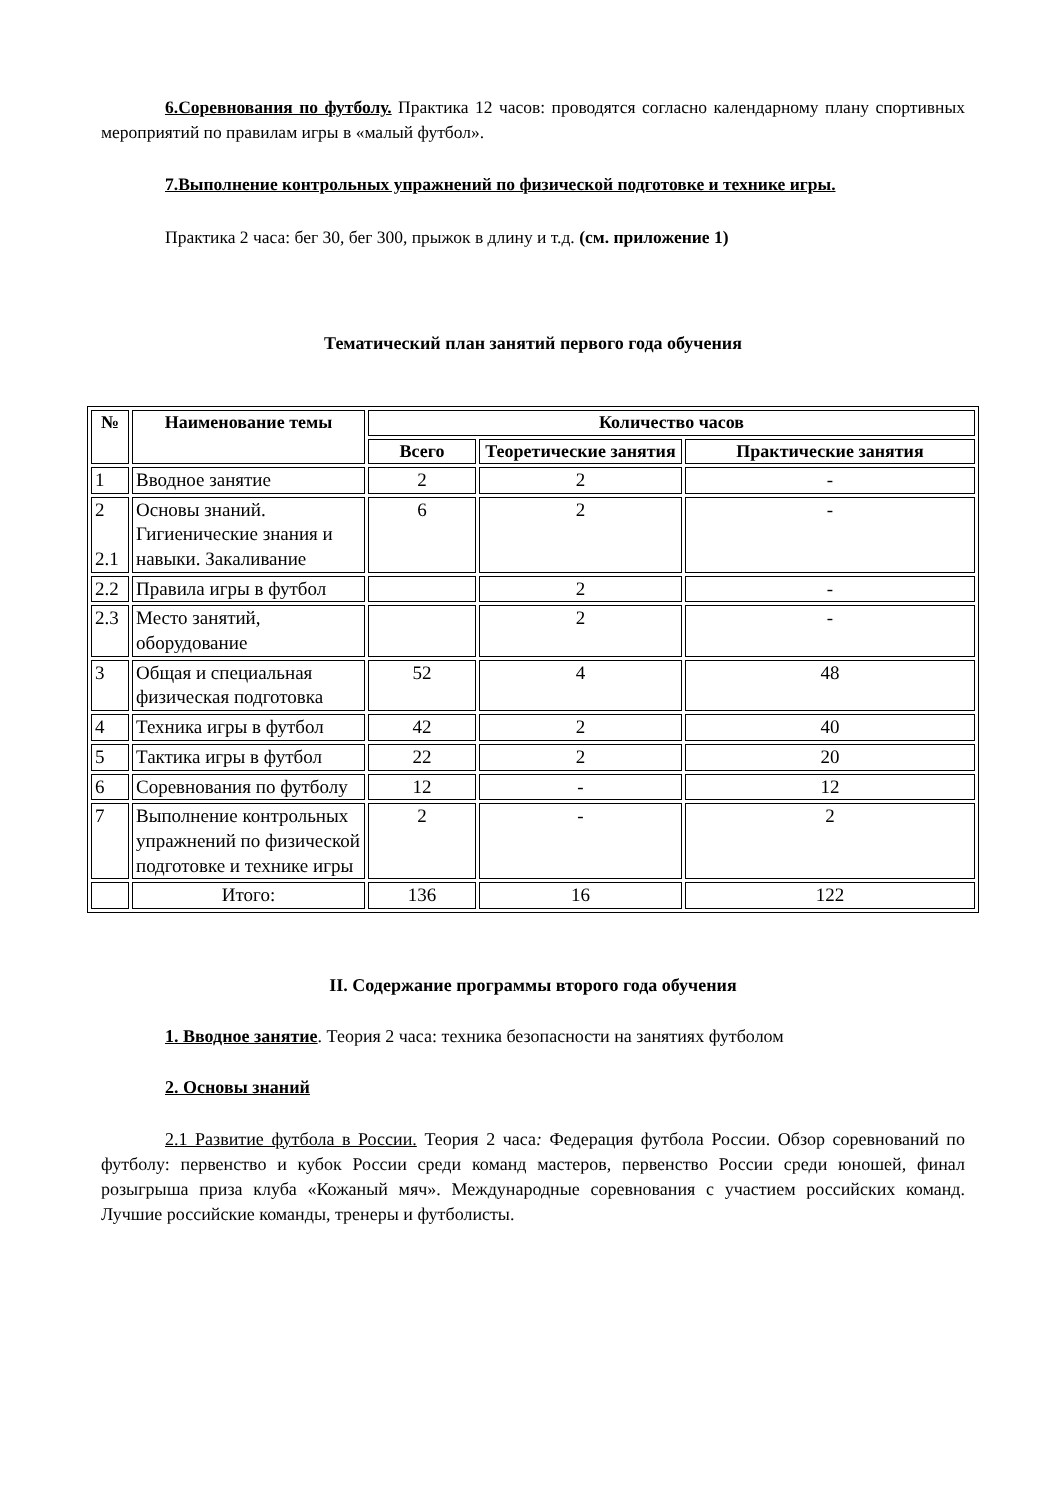6.Соревнования по футболу. Практика 12 часов: проводятся согласно календарному плану спортивных мероприятий по правилам игры в «малый футбол».
7.Выполнение контрольных упражнений по физической подготовке и технике игры.
Практика 2 часа: бег 30, бег 300, прыжок в длину и т.д. (см. приложение 1)
Тематический план занятий первого года обучения
| № | Наименование темы | Количество часов | | |
| --- | --- | --- | --- | --- |
| | | Всего | Теоретические занятия | Практические занятия |
| 1 | Вводное занятие | 2 | 2 | - |
| 2 2.1 | Основы знаний. Гигиенические знания и навыки. Закаливание | 6 | 2 | - |
| 2.2 | Правила игры в футбол | | 2 | - |
| 2.3 | Место занятий, оборудование | | 2 | - |
| 3 | Общая и специальная физическая подготовка | 52 | 4 | 48 |
| 4 | Техника игры в футбол | 42 | 2 | 40 |
| 5 | Тактика игры в футбол | 22 | 2 | 20 |
| 6 | Соревнования по футболу | 12 | - | 12 |
| 7 | Выполнение контрольных упражнений по физической подготовке и технике игры | 2 | - | 2 |
| | Итого: | 136 | 16 | 122 |
II. Содержание программы второго года обучения
1. Вводное занятие. Теория 2 часа: техника безопасности на занятиях футболом
2. Основы знаний
2.1 Развитие футбола в России. Теория 2 часа: Федерация футбола России. Обзор соревнований по футболу: первенство и кубок России среди команд мастеров, первенство России среди юношей, финал розыгрыша приза клуба «Кожаный мяч». Международные соревнования с участием российских команд. Лучшие российские команды, тренеры и футболисты.